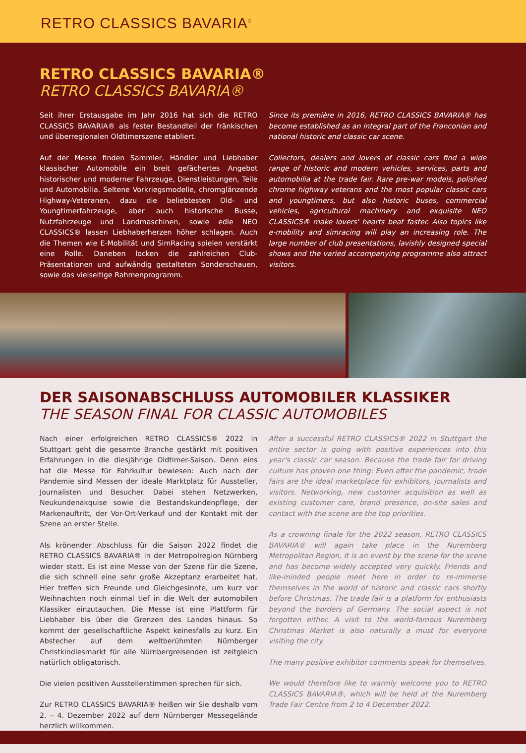RETRO CLASSICS BAVARIA<sup>®</sup>
RETRO CLASSICS BAVARIA®
RETRO CLASSICS BAVARIA®
Seit ihrer Erstausgabe im Jahr 2016 hat sich die RETRO CLASSICS BAVARIA® als fester Bestandteil der fränkischen und überregionalen Oldtimerszene etabliert.
Auf der Messe finden Sammler, Händler und Liebhaber klassischer Automobile ein breit gefächertes Angebot historischer und moderner Fahrzeuge, Dienstleistungen, Teile und Automobilia. Seltene Vorkriegsmodelle, chromglänzende Highway-Veteranen, dazu die beliebtesten Old- und Youngtimerfahrzeuge, aber auch historische Busse, Nutzfahrzeuge und Landmaschinen, sowie edle NEO CLASSICS® lassen Liebhaberherzen höher schlagen. Auch die Themen wie E-Mobilität und SimRacing spielen verstärkt eine Rolle. Daneben locken die zahlreichen Club-Präsentationen und aufwändig gestalteten Sonderschauen, sowie das vielseitige Rahmenprogramm.
Since its première in 2016, RETRO CLASSICS BAVARIA® has become established as an integral part of the Franconian and national historic and classic car scene.
Collectors, dealers and lovers of classic cars find a wide range of historic and modern vehicles, services, parts and automobilia at the trade fair. Rare pre-war models, polished chrome highway veterans and the most popular classic cars and youngtimers, but also historic buses, commercial vehicles, agricultural machinery and exquisite NEO CLASSICS® make lovers' hearts beat faster. Also topics like e-mobility and simracing will play an increasing role. The large number of club presentations, lavishly designed special shows and the varied accompanying programme also attract visitors.
DER SAISONABSCHLUSS AUTOMOBILER KLASSIKER
THE SEASON FINAL FOR CLASSIC AUTOMOBILES
Nach einer erfolgreichen RETRO CLASSICS® 2022 in Stuttgart geht die gesamte Branche gestärkt mit positiven Erfahrungen in die diesjährige Oldtimer-Saison. Denn eins hat die Messe für Fahrkultur bewiesen: Auch nach der Pandemie sind Messen der ideale Marktplatz für Aussteller, Journalisten und Besucher. Dabei stehen Netzwerken, Neukundenakquise sowie die Bestandskundenpflege, der Markenauftritt, der Vor-Ort-Verkauf und der Kontakt mit der Szene an erster Stelle.
Als krönender Abschluss für die Saison 2022 findet die RETRO CLASSICS BAVARIA® in der Metropolregion Nürnberg wieder statt. Es ist eine Messe von der Szene für die Szene, die sich schnell eine sehr große Akzeptanz erarbeitet hat. Hier treffen sich Freunde und Gleichgesinnte, um kurz vor Weihnachten noch einmal tief in die Welt der automobilen Klassiker einzutauchen. Die Messe ist eine Plattform für Liebhaber bis über die Grenzen des Landes hinaus. So kommt der gesellschaftliche Aspekt keinesfalls zu kurz. Ein Abstecher auf dem weltberühmten Nürnberger Christkindlesmarkt für alle Nürnbergreisenden ist zeitgleich natürlich obligatorisch.
Die vielen positiven Ausstellerstimmen sprechen für sich.
Zur RETRO CLASSICS BAVARIA® heißen wir Sie deshalb vom 2. – 4. Dezember 2022 auf dem Nürnberger Messegelände herzlich willkommen.
After a successful RETRO CLASSICS® 2022 in Stuttgart the entire sector is going with positive experiences into this year's classic car season. Because the trade fair for driving culture has proven one thing: Even after the pandemic, trade fairs are the ideal marketplace for exhibitors, journalists and visitors. Networking, new customer acquisition as well as existing customer care, brand presence, on-site sales and contact with the scene are the top priorities.
As a crowning finale for the 2022 season, RETRO CLASSICS BAVARIA® will again take place in the Nuremberg Metropolitan Region. It is an event by the scene for the scene and has become widely accepted very quickly. Friends and like-minded people meet here in order to re-immerse themselves in the world of historic and classic cars shortly before Christmas. The trade fair is a platform for enthusiasts beyond the borders of Germany. The social aspect is not forgotten either. A visit to the world-famous Nuremberg Christmas Market is also naturally a must for everyone visiting the city.
The many positive exhibitor comments speak for themselves.
We would therefore like to warmly welcome you to RETRO CLASSICS BAVARIA®, which will be held at the Nuremberg Trade Fair Centre from 2 to 4 December 2022.